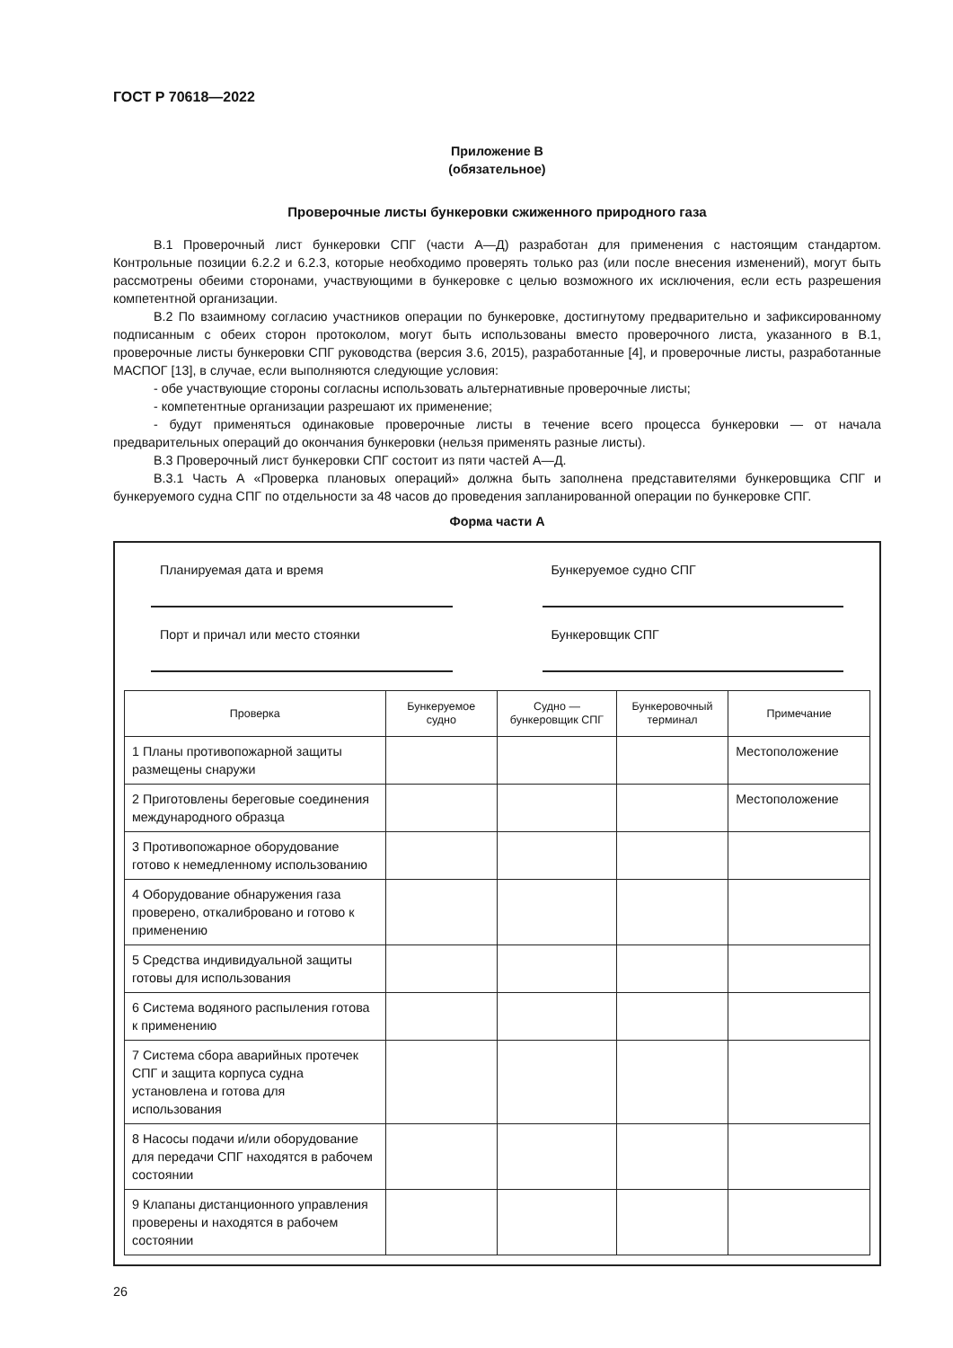ГОСТ Р 70618—2022
Приложение В
(обязательное)
Проверочные листы бункеровки сжиженного природного газа
В.1 Проверочный лист бункеровки СПГ (части А—Д) разработан для применения с настоящим стандартом. Контрольные позиции 6.2.2 и 6.2.3, которые необходимо проверять только раз (или после внесения изменений), могут быть рассмотрены обеими сторонами, участвующими в бункеровке с целью возможного их исключения, если есть разрешения компетентной организации.
В.2 По взаимному согласию участников операции по бункеровке, достигнутому предварительно и зафиксированному подписанным с обеих сторон протоколом, могут быть использованы вместо проверочного листа, указанного в В.1, проверочные листы бункеровки СПГ руководства (версия 3.6, 2015), разработанные [4], и проверочные листы, разработанные МАСПОГ [13], в случае, если выполняются следующие условия:
- обе участвующие стороны согласны использовать альтернативные проверочные листы;
- компетентные организации разрешают их применение;
- будут применяться одинаковые проверочные листы в течение всего процесса бункеровки — от начала предварительных операций до окончания бункеровки (нельзя применять разные листы).
В.3 Проверочный лист бункеровки СПГ состоит из пяти частей А—Д.
В.3.1 Часть А «Проверка плановых операций» должна быть заполнена представителями бункеровщика СПГ и бункеруемого судна СПГ по отдельности за 48 часов до проведения запланированной операции по бункеровке СПГ.
Форма части А
Планируемая дата и время
Бункеруемое судно СПГ
Порт и причал или место стоянки
Бункеровщик СПГ
| Проверка | Бункеруемое судно | Судно — бункеровщик СПГ | Бункеровочный терминал | Примечание |
| --- | --- | --- | --- | --- |
| 1 Планы противопожарной защиты размещены снаружи | | | | Местоположение |
| 2 Приготовлены береговые соединения международного образца | | | | Местоположение |
| 3 Противопожарное оборудование готово к немедленному использованию | | | | |
| 4 Оборудование обнаружения газа проверено, откалибровано и готово к применению | | | | |
| 5 Средства индивидуальной защиты готовы для использования | | | | |
| 6 Система водяного распыления готова к применению | | | | |
| 7 Система сбора аварийных протечек СПГ и защита корпуса судна установлена и готова для использования | | | | |
| 8 Насосы подачи и/или оборудование для передачи СПГ находятся в рабочем состоянии | | | | |
| 9 Клапаны дистанционного управления проверены и находятся в рабочем состоянии | | | | |
26